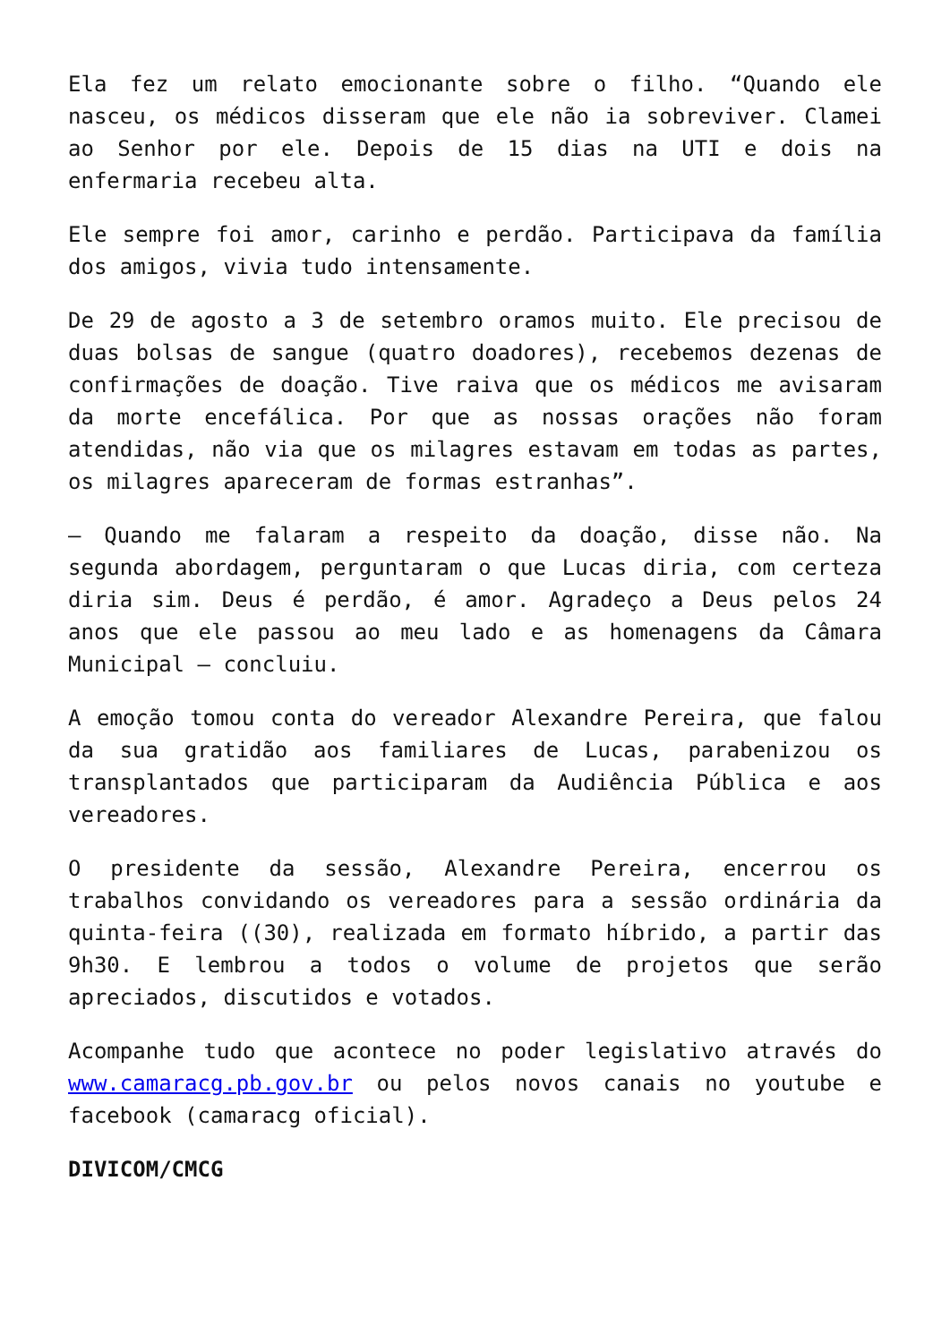Ela fez um relato emocionante sobre o filho. “Quando ele nasceu, os médicos disseram que ele não ia sobreviver. Clamei ao Senhor por ele. Depois de 15 dias na UTI e dois na enfermaria recebeu alta.
Ele sempre foi amor, carinho e perdão. Participava da família dos amigos, vivia tudo intensamente.
De 29 de agosto a 3 de setembro oramos muito. Ele precisou de duas bolsas de sangue (quatro doadores), recebemos dezenas de confirmações de doação. Tive raiva que os médicos me avisaram da morte encefálica. Por que as nossas orações não foram atendidas, não via que os milagres estavam em todas as partes, os milagres apareceram de formas estranhas”.
– Quando me falaram a respeito da doação, disse não. Na segunda abordagem, perguntaram o que Lucas diria, com certeza diria sim. Deus é perdão, é amor. Agradeço a Deus pelos 24 anos que ele passou ao meu lado e as homenagens da Câmara Municipal – concluiu.
A emoção tomou conta do vereador Alexandre Pereira, que falou da sua gratidão aos familiares de Lucas, parabenizou os transplantados que participaram da Audiência Pública e aos vereadores.
O presidente da sessão, Alexandre Pereira, encerrou os trabalhos convidando os vereadores para a sessão ordinária da quinta-feira ((30), realizada em formato híbrido, a partir das 9h30. E lembrou a todos o volume de projetos que serão apreciados, discutidos e votados.
Acompanhe tudo que acontece no poder legislativo através do www.camaracg.pb.gov.br ou pelos novos canais no youtube e facebook (camaracg oficial).
DIVICOM/CMCG